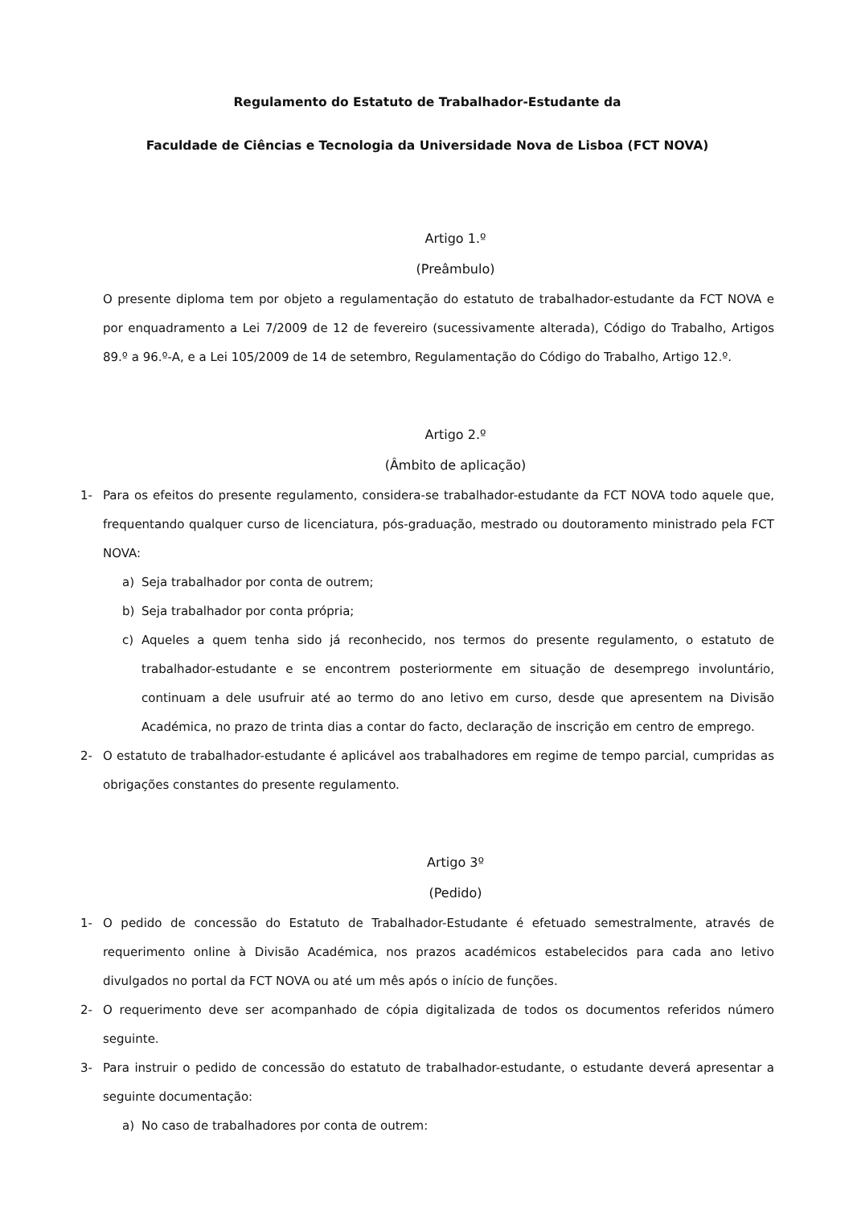Regulamento do Estatuto de Trabalhador-Estudante da
Faculdade de Ciências e Tecnologia da Universidade Nova de Lisboa (FCT NOVA)
Artigo 1.º
(Preâmbulo)
O presente diploma tem por objeto a regulamentação do estatuto de trabalhador-estudante da FCT NOVA e por enquadramento a Lei 7/2009 de 12 de fevereiro (sucessivamente alterada), Código do Trabalho, Artigos 89.º a 96.º-A, e a Lei 105/2009 de 14 de setembro, Regulamentação do Código do Trabalho, Artigo 12.º.
Artigo 2.º
(Âmbito de aplicação)
1- Para os efeitos do presente regulamento, considera-se trabalhador-estudante da FCT NOVA todo aquele que, frequentando qualquer curso de licenciatura, pós-graduação, mestrado ou doutoramento ministrado pela FCT NOVA:
a) Seja trabalhador por conta de outrem;
b) Seja trabalhador por conta própria;
c) Aqueles a quem tenha sido já reconhecido, nos termos do presente regulamento, o estatuto de trabalhador-estudante e se encontrem posteriormente em situação de desemprego involuntário, continuam a dele usufruir até ao termo do ano letivo em curso, desde que apresentem na Divisão Académica, no prazo de trinta dias a contar do facto, declaração de inscrição em centro de emprego.
2- O estatuto de trabalhador-estudante é aplicável aos trabalhadores em regime de tempo parcial, cumpridas as obrigações constantes do presente regulamento.
Artigo 3º
(Pedido)
1- O pedido de concessão do Estatuto de Trabalhador-Estudante é efetuado semestralmente, através de requerimento online à Divisão Académica, nos prazos académicos estabelecidos para cada ano letivo divulgados no portal da FCT NOVA ou até um mês após o início de funções.
2- O requerimento deve ser acompanhado de cópia digitalizada de todos os documentos referidos número seguinte.
3- Para instruir o pedido de concessão do estatuto de trabalhador-estudante, o estudante deverá apresentar a seguinte documentação:
a) No caso de trabalhadores por conta de outrem: